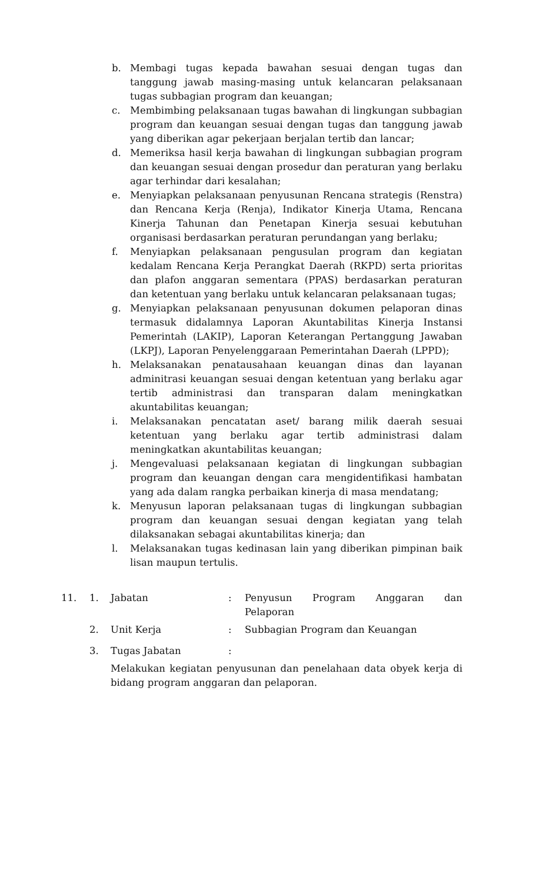b. Membagi tugas kepada bawahan sesuai dengan tugas dan tanggung jawab masing-masing untuk kelancaran pelaksanaan tugas subbagian program dan keuangan;
c. Membimbing pelaksanaan tugas bawahan di lingkungan subbagian program dan keuangan sesuai dengan tugas dan tanggung jawab yang diberikan agar pekerjaan berjalan tertib dan lancar;
d. Memeriksa hasil kerja bawahan di lingkungan subbagian program dan keuangan sesuai dengan prosedur dan peraturan yang berlaku agar terhindar dari kesalahan;
e. Menyiapkan pelaksanaan penyusunan Rencana strategis (Renstra) dan Rencana Kerja (Renja), Indikator Kinerja Utama, Rencana Kinerja Tahunan dan Penetapan Kinerja sesuai kebutuhan organisasi berdasarkan peraturan perundangan yang berlaku;
f. Menyiapkan pelaksanaan pengusulan program dan kegiatan kedalam Rencana Kerja Perangkat Daerah (RKPD) serta prioritas dan plafon anggaran sementara (PPAS) berdasarkan peraturan dan ketentuan yang berlaku untuk kelancaran pelaksanaan tugas;
g. Menyiapkan pelaksanaan penyusunan dokumen pelaporan dinas termasuk didalamnya Laporan Akuntabilitas Kinerja Instansi Pemerintah (LAKIP), Laporan Keterangan Pertanggung Jawaban (LKPJ), Laporan Penyelenggaraan Pemerintahan Daerah (LPPD);
h. Melaksanakan penatausahaan keuangan dinas dan layanan adminitrasi keuangan sesuai dengan ketentuan yang berlaku agar tertib administrasi dan transparan dalam meningkatkan akuntabilitas keuangan;
i. Melaksanakan pencatatan aset/ barang milik daerah sesuai ketentuan yang berlaku agar tertib administrasi dalam meningkatkan akuntabilitas keuangan;
j. Mengevaluasi pelaksanaan kegiatan di lingkungan subbagian program dan keuangan dengan cara mengidentifikasi hambatan yang ada dalam rangka perbaikan kinerja di masa mendatang;
k. Menyusun laporan pelaksanaan tugas di lingkungan subbagian program dan keuangan sesuai dengan kegiatan yang telah dilaksanakan sebagai akuntabilitas kinerja; dan
l. Melaksanakan tugas kedinasan lain yang diberikan pimpinan baik lisan maupun tertulis.
11. 1. Jabatan : Penyusun Program Anggaran dan Pelaporan
2. Unit Kerja : Subbagian Program dan Keuangan
3. Tugas Jabatan :
Melakukan kegiatan penyusunan dan penelahaan data obyek kerja di bidang program anggaran dan pelaporan.